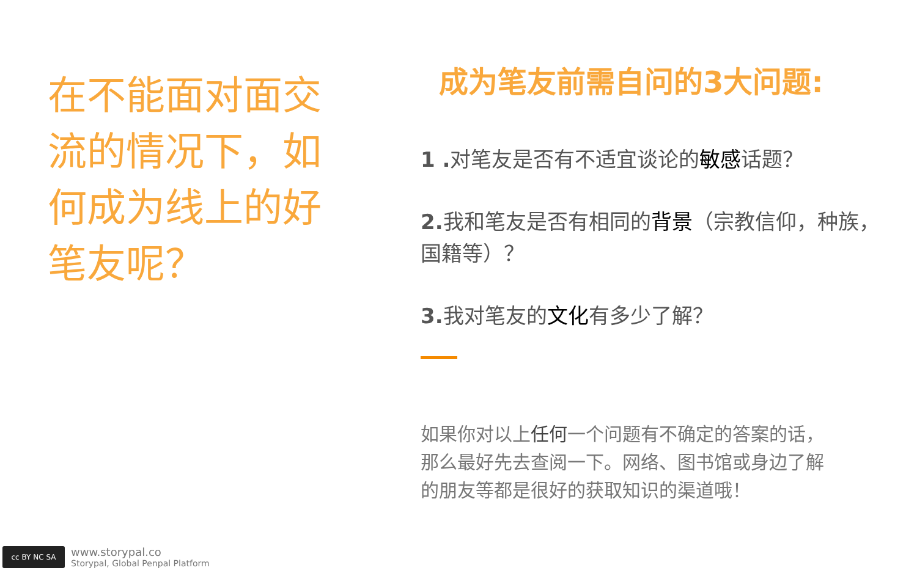在不能面对面交流的情况下，如何成为线上的好笔友呢？
成为笔友前需自问的3大问题:
1 . 对笔友是否有不适宜谈论的敏感话题？
2. 我和笔友是否有相同的背景（宗教信仰，种族，国籍等）？
3. 我对笔友的文化有多少了解？
如果你对以上任何一个问题有不确定的答案的话，那么最好先去查阅一下。网络、图书馆或身边了解的朋友等都是很好的获取知识的渠道哦！
cc BY NC SA
www.storypal.co
Storypal, Global Penpal Platform